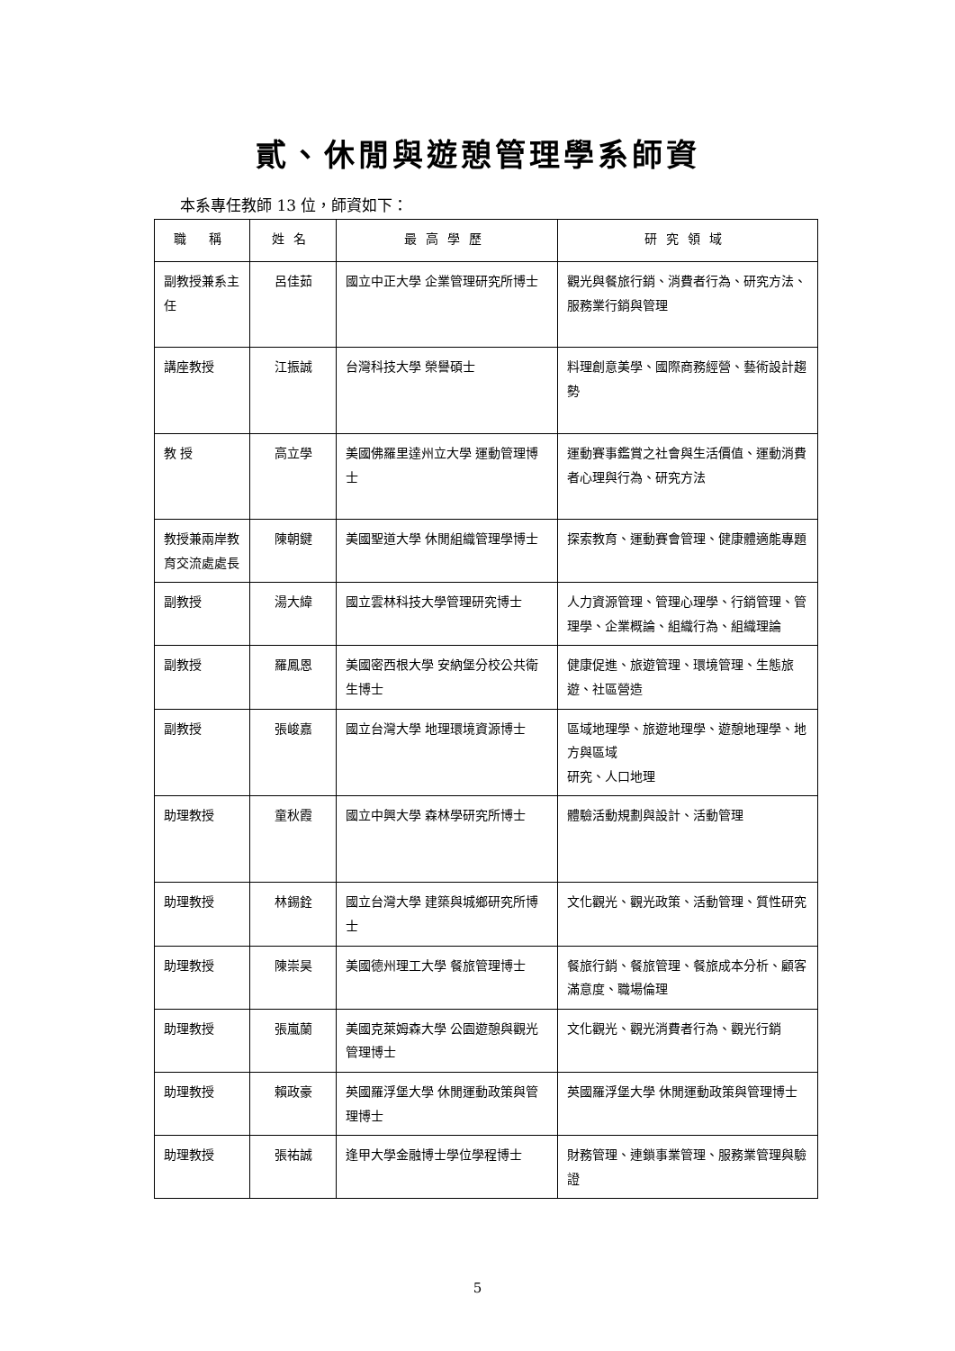貳、休閒與遊憩管理學系師資
本系專任教師 13 位，師資如下：
| 職 稱 | 姓名 | 最高學歷 | 研究領域 |
| --- | --- | --- | --- |
| 副教授兼系主任 | 呂佳茹 | 國立中正大學 企業管理研究所博士 | 觀光與餐旅行銷、消費者行為、研究方法、服務業行銷與管理 |
| 講座教授 | 江振誠 | 台灣科技大學 榮譽碩士 | 料理創意美學、國際商務經營、藝術設計趨勢 |
| 教 授 | 高立學 | 美國佛羅里達州立大學 運動管理博士 | 運動賽事鑑賞之社會與生活價值、運動消費者心理與行為、研究方法 |
| 教授兼兩岸教育交流處處長 | 陳朝鍵 | 美國聖道大學 休閒組織管理學博士 | 探索教育、運動賽會管理、健康體適能專題 |
| 副教授 | 湯大緯 | 國立雲林科技大學管理研究博士 | 人力資源管理、管理心理學、行銷管理、管理學、企業概論、組織行為、組織理論 |
| 副教授 | 羅鳳恩 | 美國密西根大學 安納堡分校公共衛生博士 | 健康促進、旅遊管理、環境管理、生態旅遊、社區營造 |
| 副教授 | 張峻嘉 | 國立台灣大學 地理環境資源博士 | 區域地理學、旅遊地理學、遊憩地理學、地方與區域 研究、人口地理 |
| 助理教授 | 童秋霞 | 國立中興大學 森林學研究所博士 | 體驗活動規劃與設計、活動管理 |
| 助理教授 | 林錫銓 | 國立台灣大學 建築與城鄉研究所博士 | 文化觀光、觀光政策、活動管理、質性研究 |
| 助理教授 | 陳崇昊 | 美國德州理工大學 餐旅管理博士 | 餐旅行銷、餐旅管理、餐旅成本分析、顧客滿意度、職場倫理 |
| 助理教授 | 張嵐蘭 | 美國克萊姆森大學 公園遊憩與觀光管理博士 | 文化觀光、觀光消費者行為、觀光行銷 |
| 助理教授 | 賴政豪 | 英國羅浮堡大學 休閒運動政策與管理博士 | 英國羅浮堡大學 休閒運動政策與管理博士 |
| 助理教授 | 張祐誠 | 逢甲大學金融博士學位學程博士 | 財務管理、連鎖事業管理、服務業管理與驗證 |
5